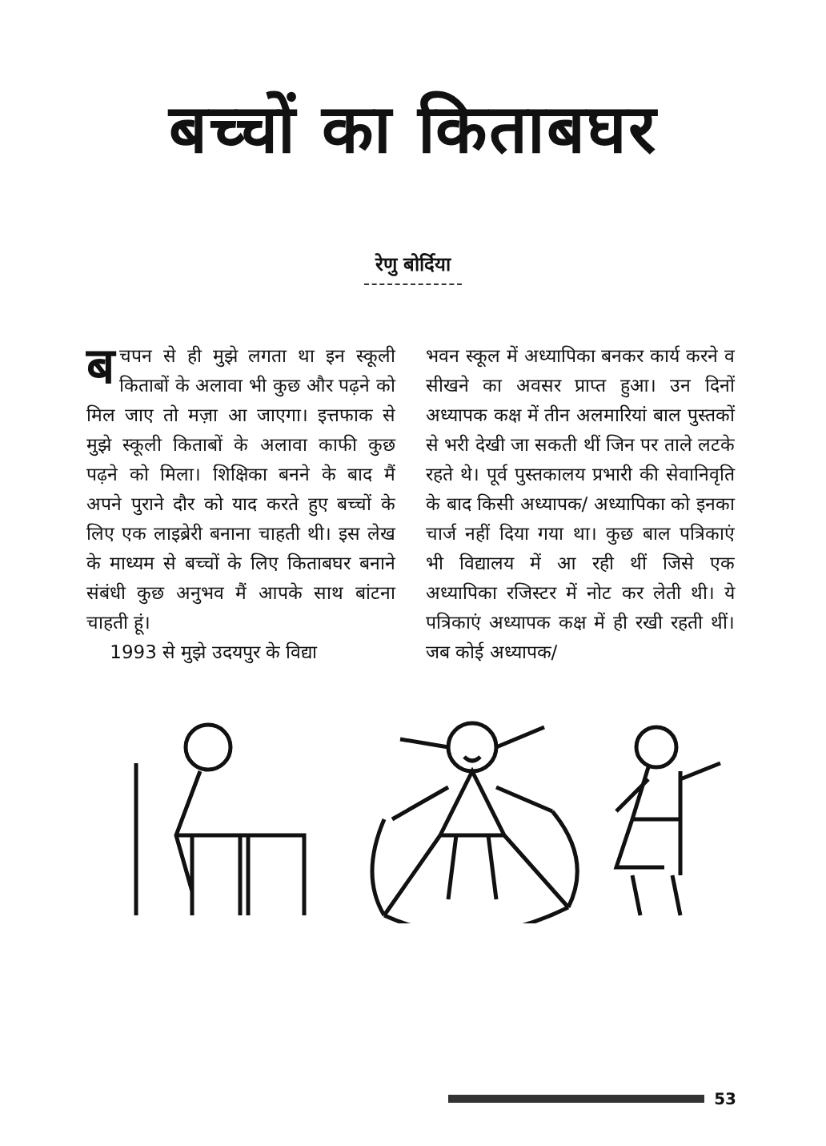बच्चों का किताबघर
रेणु बोर्दिया
बचपन से ही मुझे लगता था इन स्कूली किताबों के अलावा भी कुछ और पढ़ने को मिल जाए तो मज़ा आ जाएगा। इत्तफाक से मुझे स्कूली किताबों के अलावा काफी कुछ पढ़ने को मिला। शिक्षिका बनने के बाद मैं अपने पुराने दौर को याद करते हुए बच्चों के लिए एक लाइब्रेरी बनाना चाहती थी। इस लेख के माध्यम से बच्चों के लिए किताबघर बनाने संबंधी कुछ अनुभव मैं आपके साथ बांटना चाहती हूं।
1993 से मुझे उदयपुर के विद्या
भवन स्कूल में अध्यापिका बनकर कार्य करने व सीखने का अवसर प्राप्त हुआ। उन दिनों अध्यापक कक्ष में तीन अलमारियां बाल पुस्तकों से भरी देखी जा सकती थीं जिन पर ताले लटके रहते थे। पूर्व पुस्तकालय प्रभारी की सेवानिवृति के बाद किसी अध्यापक/ अध्यापिका को इनका चार्ज नहीं दिया गया था। कुछ बाल पत्रिकाएं भी विद्यालय में आ रही थीं जिसे एक अध्यापिका रजिस्टर में नोट कर लेती थी। ये पत्रिकाएं अध्यापक कक्ष में ही रखी रहती थीं। जब कोई अध्यापक/
53